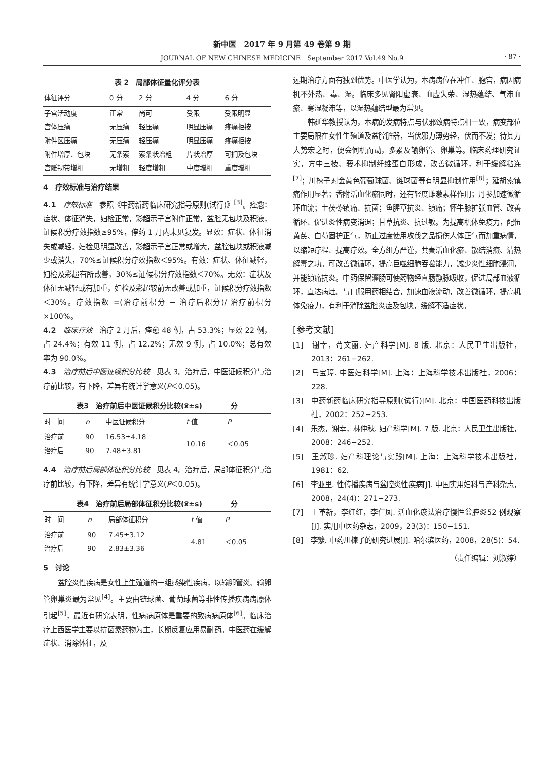新中医　2017 年 9 月第 49 卷第 9 期
JOURNAL OF NEW CHINESE MEDICINE　September 2017 Vol.49 No.9 · 87 ·
表 2　局部体征量化评分表
| 体征评分 | 0 分 | 2 分 | 4 分 | 6 分 |
| --- | --- | --- | --- | --- |
| 子宫活动度 | 正常 | 尚可 | 受限 | 受限明显 |
| 宫体压痛 | 无压痛 | 轻压痛 | 明显压痛 | 疼痛拒按 |
| 附件区压痛 | 无压痛 | 轻压痛 | 明显压痛 | 疼痛拒按 |
| 附件增厚、包块 | 无条索 | 索条状增粗 | 片状增厚 | 可扪及包块 |
| 宫骶韧带增粗 | 无增粗 | 轻度增粗 | 中度增粗 | 重度增粗 |
4　疗效标准与治疗结果
4.1　疗效标准　参照《中药新药临床研究指导原则(试行)》<sup>[3]</sup>。痊愈：症状、体征消失，妇检正常，彩超示子宫附件正常，盆腔无包块及积液，证候积分疗效指数≥95%，停药 1 月内未见复发。显效：症状、体征消失或减轻，妇检见明显改善，彩超示子宫正常或增大，盆腔包块或积液减少或消失，70%≤证候积分疗效指数＜95%。有效：症状、体征减轻，妇检及彩超有所改善，30%≤证候积分疗效指数＜70%。无效：症状及体征无减轻或有加重，妇检及彩超较前无改善或加重，证候积分疗效指数＜30%。疗效指数 =(治疗前积分 − 治疗后积分)/ 治疗前积分×100%。
4.2　临床疗效　治疗 2 月后，痊愈 48 例，占 53.3%；显效 22 例，占 24.4%；有效 11 例，占 12.2%；无效 9 例，占 10.0%；总有效率为 90.0%。
4.3　治疗前后中医证候积分比较　见表 3。治疗后，中医证候积分与治疗前比较，有下降，差异有统计学意义(P＜0.05)。
表3　治疗前后中医证候积分比较(x̄±s)　　　　分
| 时 间 | n | 中医证候积分 | t 值 | P |
| --- | --- | --- | --- | --- |
| 治疗前 | 90 | 16.53±4.18 | 10.16 | ＜0.05 |
| 治疗后 | 90 | 7.48±3.81 | | |
4.4　治疗前后局部体征积分比较　见表 4。治疗后，局部体征积分与治疗前比较，有下降，差异有统计学意义(P＜0.05)。
表4　治疗前后局部体征积分比较(x̄±s)　　　　分
| 时 间 | n | 局部体征积分 | t 值 | P |
| --- | --- | --- | --- | --- |
| 治疗前 | 90 | 7.45±3.12 | 4.81 | ＜0.05 |
| 治疗后 | 90 | 2.83±3.36 | | |
5　讨论
盆腔炎性疾病是女性上生殖道的一组感染性疾病，以输卵管炎、输卵管卵巢炎最为常见<sup>[4]</sup>。主要由链球菌、葡萄球菌等非性传播疾病病原体引起<sup>[5]</sup>，最近有研究表明，性病病原体是重要的致病病原体<sup>[6]</sup>。临床治疗上西医学主要以抗菌素药物为主，长期反复应用易耐药。中医药在缓解症状、消除体征，及
远期治疗方面有独到优势。中医学认为，本病病位在冲任、胞宫，病因病机不外热、毒、湿。临床多见肾阳虚衰、血虚失荣、湿热蕴结、气滞血瘀、寒湿凝滞等，以湿热蕴结型最为常见。
韩延华教授认为，本病的发病特点与伏邪致病特点相一致，病变部位主要局限在女性生殖道及盆腔脏器，当伏邪力薄势轻，伏而不发；待其力大势宏之时，便会伺机而动，多累及输卵管、卵巢等。临床药理研究证实，方中三棱、莪术抑制纤维蛋白形成，改善微循环，利于缓解粘连<sup>[7]</sup>；川楝子对金黄色葡萄球菌、链球菌等有明显抑制作用<sup>[8]</sup>；延胡索镇痛作用显著；香附活血化瘀同时，还有轻度雌激素样作用；丹参加速微循环血流；土茯苓镇痛、抗菌；鱼腥草抗炎、镇痛；怀牛膝扩张血管、改善循环、促进炎性病变消退；甘草抗炎、抗过敏。为提高机体免疫力，配伍黄芪、白芍固护正气，防止过度使用攻伐之品损伤人体正气而加重病情，以缩短疗程、提高疗效。全方组方严谨，共奏活血化瘀、散结消癥、清热解毒之功。可改善微循环，提高巨噬细胞吞噬能力，减少炎性细胞浸润，并能镇痛抗炎。中药保留灌肠可使药物经直肠静脉吸收，促进局部血液循环，直达病灶。与口服用药相结合，加速血液流动，改善微循环，提高机体免疫力，有利于消除盆腔炎症及包块，缓解不适症状。
[参考文献]
[1]　谢幸，苟文丽. 妇产科学[M]. 8 版. 北京：人民卫生出版社，2013：261−262.
[2]　马宝璋. 中医妇科学[M]. 上海：上海科学技术出版社，2006：228.
[3]　中药新药临床研究指导原则(试行)[M]. 北京：中国医药科技出版社，2002：252−253.
[4]　乐杰，谢幸，林仲秋. 妇产科学[M]. 7 版. 北京：人民卫生出版社，2008：246−252.
[5]　王淑珍. 妇产科理论与实践[M]. 上海：上海科学技术出版社，1981：62.
[6]　李亚里. 性传播疾病与盆腔炎性疾病[J]. 中国实用妇科与产科杂志，2008，24(4)：271−273.
[7]　王革新，李红红，李仁凤. 活血化瘀法治疗慢性盆腔炎52 例观察[J]. 实用中医药杂志，2009，23(3)：150−151.
[8]　李繁. 中药川楝子的研究进展[J]. 哈尔滨医药，2008，28(5)：54.
（责任编辑：刘淑婷）